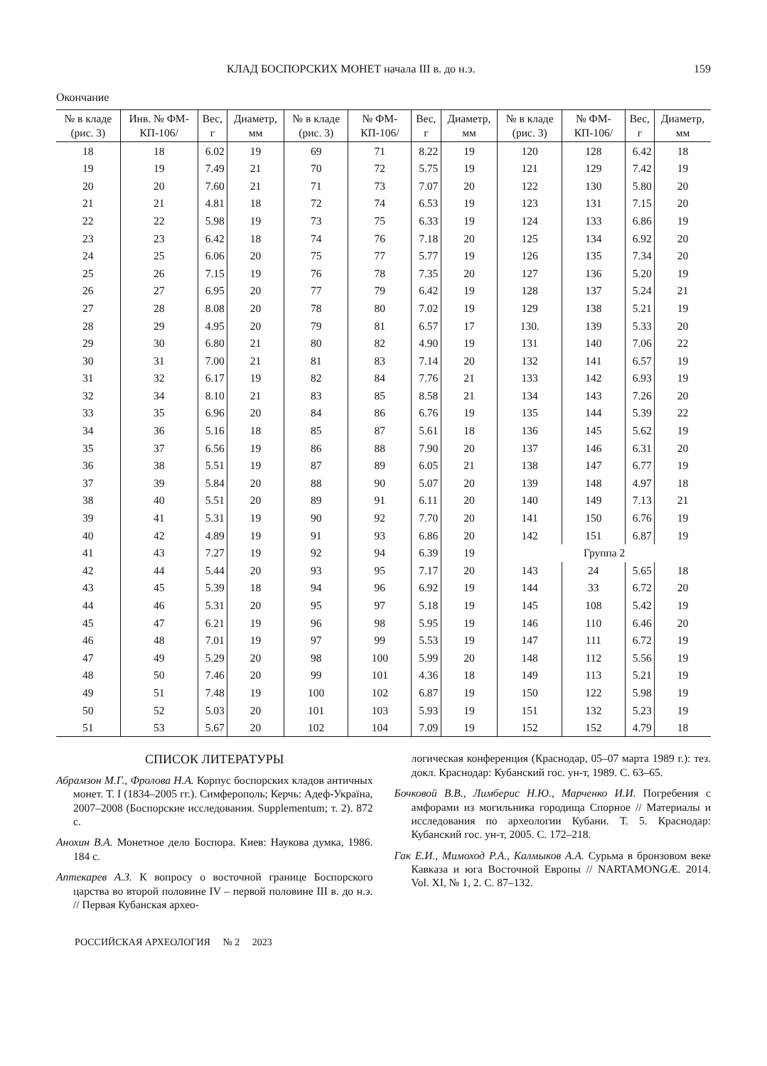КЛАД БОСПОРСКИХ МОНЕТ начала III в. до н.э. 159
Окончание
| № в кладе (рис. 3) | Инв. № ФМ-КП-106/ | Вес, г | Диаметр, мм | № в кладе (рис. 3) | № ФМ-КП-106/ | Вес, г | Диаметр, мм | № в кладе (рис. 3) | № ФМ-КП-106/ | Вес, г | Диаметр, мм |
| --- | --- | --- | --- | --- | --- | --- | --- | --- | --- | --- | --- |
| 18 | 18 | 6.02 | 19 | 69 | 71 | 8.22 | 19 | 120 | 128 | 6.42 | 18 |
| 19 | 19 | 7.49 | 21 | 70 | 72 | 5.75 | 19 | 121 | 129 | 7.42 | 19 |
| 20 | 20 | 7.60 | 21 | 71 | 73 | 7.07 | 20 | 122 | 130 | 5.80 | 20 |
| 21 | 21 | 4.81 | 18 | 72 | 74 | 6.53 | 19 | 123 | 131 | 7.15 | 20 |
| 22 | 22 | 5.98 | 19 | 73 | 75 | 6.33 | 19 | 124 | 133 | 6.86 | 19 |
| 23 | 23 | 6.42 | 18 | 74 | 76 | 7.18 | 20 | 125 | 134 | 6.92 | 20 |
| 24 | 25 | 6.06 | 20 | 75 | 77 | 5.77 | 19 | 126 | 135 | 7.34 | 20 |
| 25 | 26 | 7.15 | 19 | 76 | 78 | 7.35 | 20 | 127 | 136 | 5.20 | 19 |
| 26 | 27 | 6.95 | 20 | 77 | 79 | 6.42 | 19 | 128 | 137 | 5.24 | 21 |
| 27 | 28 | 8.08 | 20 | 78 | 80 | 7.02 | 19 | 129 | 138 | 5.21 | 19 |
| 28 | 29 | 4.95 | 20 | 79 | 81 | 6.57 | 17 | 130. | 139 | 5.33 | 20 |
| 29 | 30 | 6.80 | 21 | 80 | 82 | 4.90 | 19 | 131 | 140 | 7.06 | 22 |
| 30 | 31 | 7.00 | 21 | 81 | 83 | 7.14 | 20 | 132 | 141 | 6.57 | 19 |
| 31 | 32 | 6.17 | 19 | 82 | 84 | 7.76 | 21 | 133 | 142 | 6.93 | 19 |
| 32 | 34 | 8.10 | 21 | 83 | 85 | 8.58 | 21 | 134 | 143 | 7.26 | 20 |
| 33 | 35 | 6.96 | 20 | 84 | 86 | 6.76 | 19 | 135 | 144 | 5.39 | 22 |
| 34 | 36 | 5.16 | 18 | 85 | 87 | 5.61 | 18 | 136 | 145 | 5.62 | 19 |
| 35 | 37 | 6.56 | 19 | 86 | 88 | 7.90 | 20 | 137 | 146 | 6.31 | 20 |
| 36 | 38 | 5.51 | 19 | 87 | 89 | 6.05 | 21 | 138 | 147 | 6.77 | 19 |
| 37 | 39 | 5.84 | 20 | 88 | 90 | 5.07 | 20 | 139 | 148 | 4.97 | 18 |
| 38 | 40 | 5.51 | 20 | 89 | 91 | 6.11 | 20 | 140 | 149 | 7.13 | 21 |
| 39 | 41 | 5.31 | 19 | 90 | 92 | 7.70 | 20 | 141 | 150 | 6.76 | 19 |
| 40 | 42 | 4.89 | 19 | 91 | 93 | 6.86 | 20 | 142 | 151 | 6.87 | 19 |
| 41 | 43 | 7.27 | 19 | 92 | 94 | 6.39 | 19 | Группа 2 | | | |
| 42 | 44 | 5.44 | 20 | 93 | 95 | 7.17 | 20 | 143 | 24 | 5.65 | 18 |
| 43 | 45 | 5.39 | 18 | 94 | 96 | 6.92 | 19 | 144 | 33 | 6.72 | 20 |
| 44 | 46 | 5.31 | 20 | 95 | 97 | 5.18 | 19 | 145 | 108 | 5.42 | 19 |
| 45 | 47 | 6.21 | 19 | 96 | 98 | 5.95 | 19 | 146 | 110 | 6.46 | 20 |
| 46 | 48 | 7.01 | 19 | 97 | 99 | 5.53 | 19 | 147 | 111 | 6.72 | 19 |
| 47 | 49 | 5.29 | 20 | 98 | 100 | 5.99 | 20 | 148 | 112 | 5.56 | 19 |
| 48 | 50 | 7.46 | 20 | 99 | 101 | 4.36 | 18 | 149 | 113 | 5.21 | 19 |
| 49 | 51 | 7.48 | 19 | 100 | 102 | 6.87 | 19 | 150 | 122 | 5.98 | 19 |
| 50 | 52 | 5.03 | 20 | 101 | 103 | 5.93 | 19 | 151 | 132 | 5.23 | 19 |
| 51 | 53 | 5.67 | 20 | 102 | 104 | 7.09 | 19 | 152 | 152 | 4.79 | 18 |
СПИСОК ЛИТЕРАТУРЫ
Абрамзон М.Г., Фролова Н.А. Корпус боспорских кладов античных монет. Т. I (1834–2005 гг.). Симферополь; Керчь: Адеф-Украïна, 2007–2008 (Боспорские исследования. Supplementum; т. 2). 872 с.
Анохин В.А. Монетное дело Боспора. Киев: Наукова думка, 1986. 184 с.
Аптекарев А.З. К вопросу о восточной границе Боспорского царства во второй половине IV – первой половине III в. до н.э. // Первая Кубанская архео-
логическая конференция (Краснодар, 05–07 марта 1989 г.): тез. докл. Краснодар: Кубанский гос. ун-т, 1989. С. 63–65.
Бочковой В.В., Лимберис Н.Ю., Марченко И.И. Погребения с амфорами из могильника городища Спорное // Материалы и исследования по археологии Кубани. Т. 5. Краснодар: Кубанский гос. ун-т, 2005. С. 172–218.
Гак Е.И., Мимоход Р.А., Калмыков А.А. Сурьма в бронзовом веке Кавказа и юга Восточной Европы // NARTAMONGÆ. 2014. Vol. XI, № 1, 2. С. 87–132.
РОССИЙСКАЯ АРХЕОЛОГИЯ № 2 2023